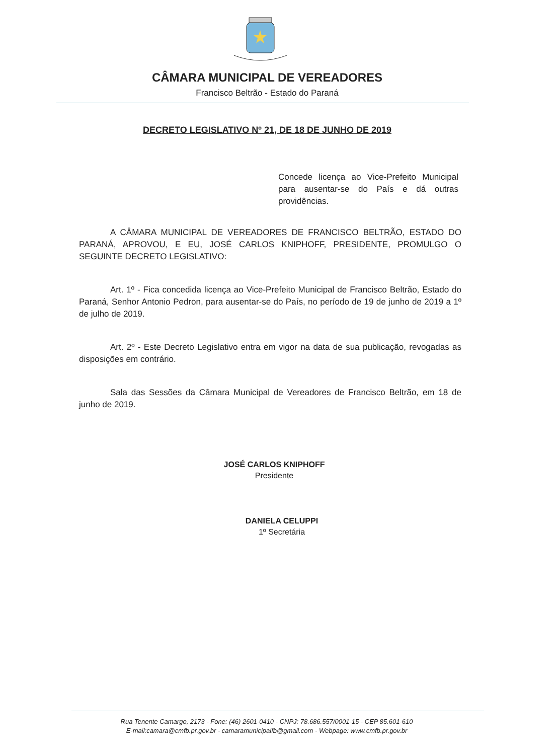CÂMARA MUNICIPAL DE VEREADORES
Francisco Beltrão - Estado do Paraná
DECRETO LEGISLATIVO Nº 21, DE 18 DE JUNHO DE 2019
Concede licença ao Vice-Prefeito Municipal para ausentar-se do País e dá outras providências.
A CÂMARA MUNICIPAL DE VEREADORES DE FRANCISCO BELTRÃO, ESTADO DO PARANÁ, APROVOU, E EU, JOSÉ CARLOS KNIPHOFF, PRESIDENTE, PROMULGO O SEGUINTE DECRETO LEGISLATIVO:
Art. 1º - Fica concedida licença ao Vice-Prefeito Municipal de Francisco Beltrão, Estado do Paraná, Senhor Antonio Pedron, para ausentar-se do País, no período de 19 de junho de 2019 a 1º de julho de 2019.
Art. 2º - Este Decreto Legislativo entra em vigor na data de sua publicação, revogadas as disposições em contrário.
Sala das Sessões da Câmara Municipal de Vereadores de Francisco Beltrão, em 18 de junho de 2019.
JOSÉ CARLOS KNIPHOFF
Presidente
DANIELA CELUPPI
1º Secretária
Rua Tenente Camargo, 2173 - Fone: (46) 2601-0410 - CNPJ: 78.686.557/0001-15 - CEP 85.601-610
E-mail:camara@cmfb.pr.gov.br - camaramunicipalfb@gmail.com - Webpage: www.cmfb.pr.gov.br